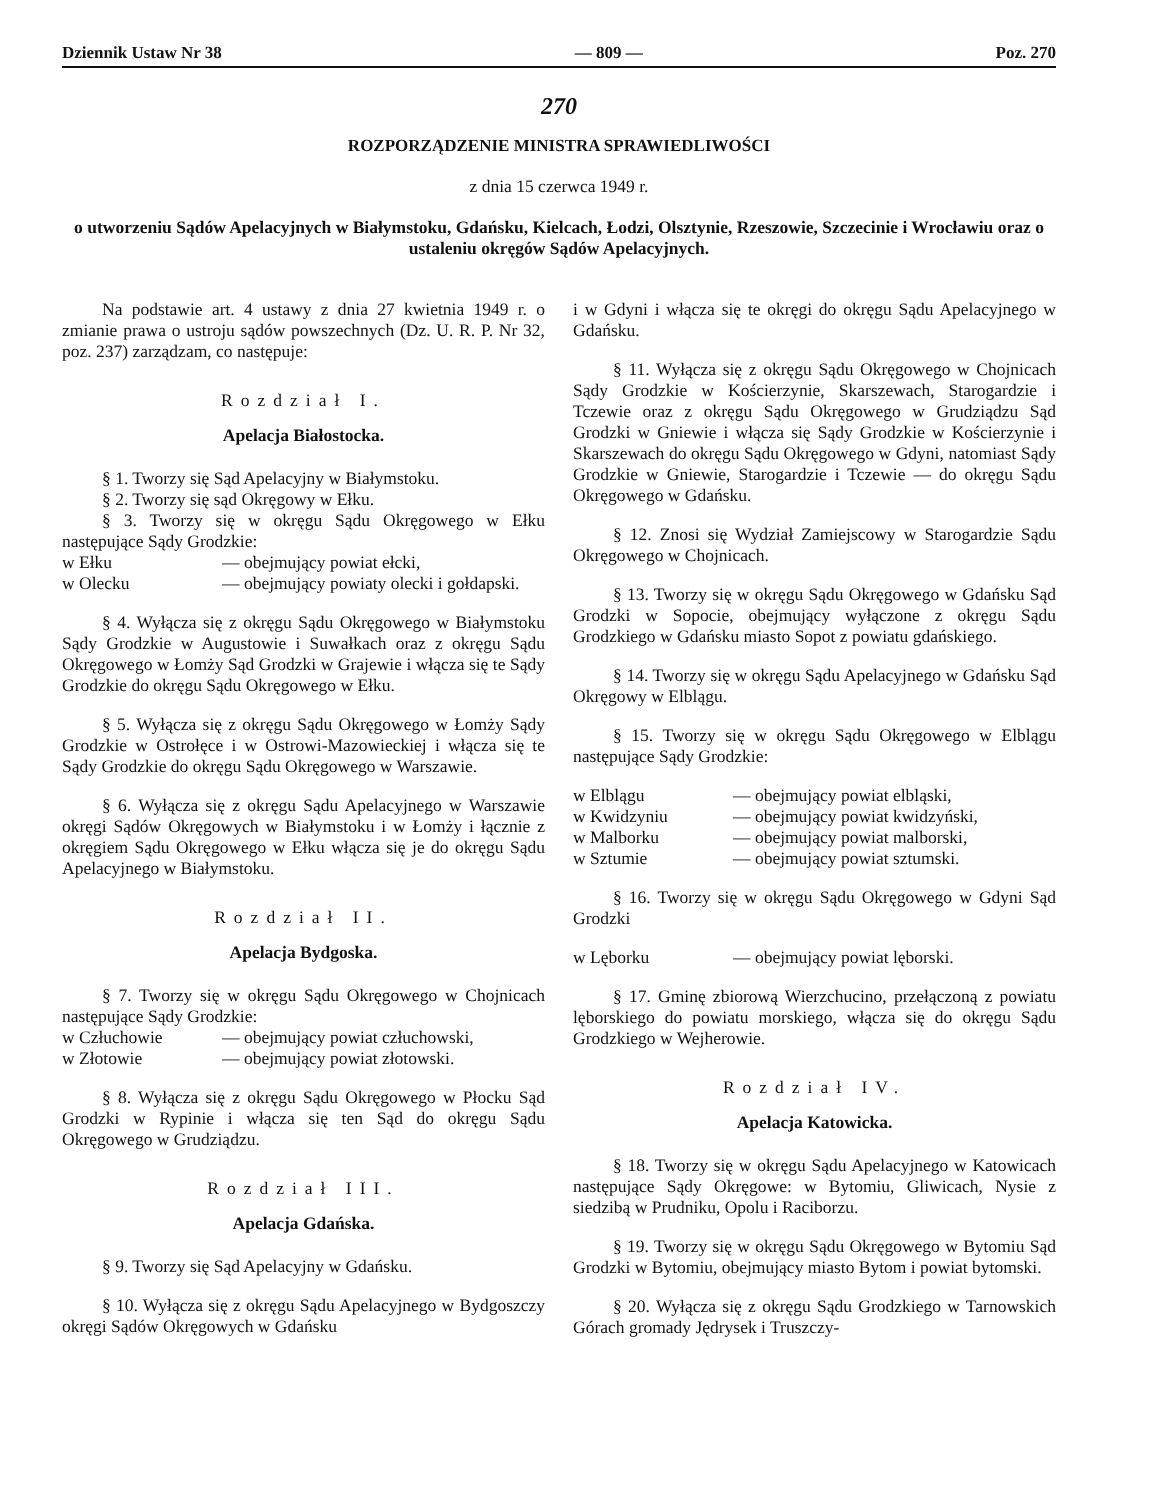Dziennik Ustaw Nr 38 — 809 — Poz. 270
270
ROZPORZĄDZENIE MINISTRA SPRAWIEDLIWOŚCI
z dnia 15 czerwca 1949 r.
o utworzeniu Sądów Apelacyjnych w Białymstoku, Gdańsku, Kielcach, Łodzi, Olsztynie, Rzeszowie, Szczecinie i Wrocławiu oraz o ustaleniu okręgów Sądów Apelacyjnych.
Na podstawie art. 4 ustawy z dnia 27 kwietnia 1949 r. o zmianie prawa o ustroju sądów powszechnych (Dz. U. R. P. Nr 32, poz. 237) zarządzam, co następuje:
Rozdział I.
Apelacja Białostocka.
§ 1. Tworzy się Sąd Apelacyjny w Białymstoku.
§ 2. Tworzy się sąd Okręgowy w Ełku.
§ 3. Tworzy się w okręgu Sądu Okręgowego w Ełku następujące Sądy Grodzkie:
| w Ełku | — obejmujący powiat ełcki, |
| w Olecku | — obejmujący powiaty olecki i gołdapski. |
§ 4. Wyłącza się z okręgu Sądu Okręgowego w Białymstoku Sądy Grodzkie w Augustowie i Suwałkach oraz z okręgu Sądu Okręgowego w Łomży Sąd Grodzki w Grajewie i włącza się te Sądy Grodzkie do okręgu Sądu Okręgowego w Ełku.
§ 5. Wyłącza się z okręgu Sądu Okręgowego w Łomży Sądy Grodzkie w Ostrołęce i w Ostrowi-Mazowieckiej i włącza się te Sądy Grodzkie do okręgu Sądu Okręgowego w Warszawie.
§ 6. Wyłącza się z okręgu Sądu Apelacyjnego w Warszawie okręgi Sądów Okręgowych w Białymstoku i w Łomży i łącznie z okręgiem Sądu Okręgowego w Ełku włącza się je do okręgu Sądu Apelacyjnego w Białymstoku.
Rozdział II.
Apelacja Bydgoska.
§ 7. Tworzy się w okręgu Sądu Okręgowego w Chojnicach następujące Sądy Grodzkie:
| w Człuchowie | — obejmujący powiat człuchowski, |
| w Złotowie | — obejmujący powiat złotowski. |
§ 8. Wyłącza się z okręgu Sądu Okręgowego w Płocku Sąd Grodzki w Rypinie i włącza się ten Sąd do okręgu Sądu Okręgowego w Grudziądzu.
Rozdział III.
Apelacja Gdańska.
§ 9. Tworzy się Sąd Apelacyjny w Gdańsku.
§ 10. Wyłącza się z okręgu Sądu Apelacyjnego w Bydgoszczy okręgi Sądów Okręgowych w Gdańsku
i w Gdyni i włącza się te okręgi do okręgu Sądu Apelacyjnego w Gdańsku.
§ 11. Wyłącza się z okręgu Sądu Okręgowego w Chojnicach Sądy Grodzkie w Kościerzynie, Skarszewach, Starogardzie i Tczewie oraz z okręgu Sądu Okręgowego w Grudziądzu Sąd Grodzki w Gniewie i włącza się Sądy Grodzkie w Kościerzynie i Skarszewach do okręgu Sądu Okręgowego w Gdyni, natomiast Sądy Grodzkie w Gniewie, Starogardzie i Tczewie — do okręgu Sądu Okręgowego w Gdańsku.
§ 12. Znosi się Wydział Zamiejscowy w Starogardzie Sądu Okręgowego w Chojnicach.
§ 13. Tworzy się w okręgu Sądu Okręgowego w Gdańsku Sąd Grodzki w Sopocie, obejmujący wyłączone z okręgu Sądu Grodzkiego w Gdańsku miasto Sopot z powiatu gdańskiego.
§ 14. Tworzy się w okręgu Sądu Apelacyjnego w Gdańsku Sąd Okręgowy w Elblągu.
§ 15. Tworzy się w okręgu Sądu Okręgowego w Elblągu następujące Sądy Grodzkie:
| w Elblągu | — obejmujący powiat elbląski, |
| w Kwidzyniu | — obejmujący powiat kwidzyński, |
| w Malborku | — obejmujący powiat malborski, |
| w Sztumie | — obejmujący powiat sztumski. |
§ 16. Tworzy się w okręgu Sądu Okręgowego w Gdyni Sąd Grodzki
| w Lęborku | — obejmujący powiat lęborski. |
§ 17. Gminę zbiorową Wierzchucino, przełączoną z powiatu lęborskiego do powiatu morskiego, włącza się do okręgu Sądu Grodzkiego w Wejherowie.
Rozdział IV.
Apelacja Katowicka.
§ 18. Tworzy się w okręgu Sądu Apelacyjnego w Katowicach następujące Sądy Okręgowe: w Bytomiu, Gliwicach, Nysie z siedzibą w Prudniku, Opolu i Raciborzu.
§ 19. Tworzy się w okręgu Sądu Okręgowego w Bytomiu Sąd Grodzki w Bytomiu, obejmujący miasto Bytom i powiat bytomski.
§ 20. Wyłącza się z okręgu Sądu Grodzkiego w Tarnowskich Górach gromady Jędrysek i Truszczy-